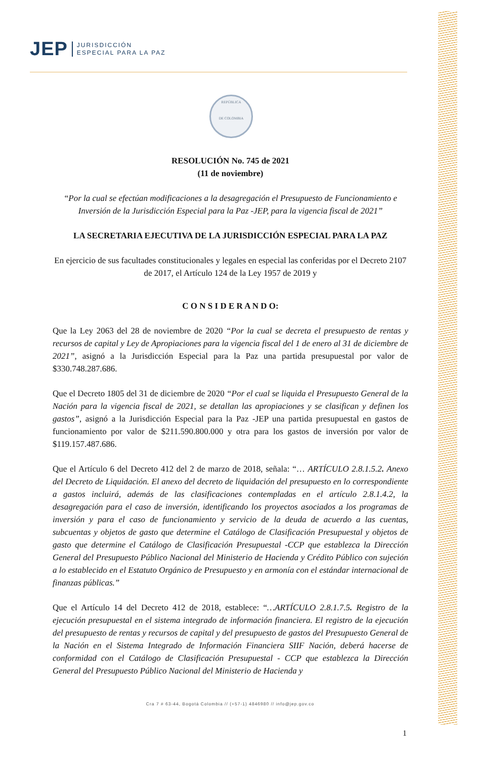JEP
JURISDICCIÓN
ESPECIAL PARA LA PAZ
REPÚBLICA
DE COLOMBIA
RESOLUCIÓN No. 745 de 2021
(11 de noviembre)
“Por la cual se efectúan modificaciones a la desagregación el Presupuesto de Funcionamiento e Inversión de la Jurisdicción Especial para la Paz -JEP, para la vigencia fiscal de 2021”
LA SECRETARIA EJECUTIVA DE LA JURISDICCIÓN ESPECIAL PARA LA PAZ
En ejercicio de sus facultades constitucionales y legales en especial las conferidas por el Decreto 2107 de 2017, el Artículo 124 de la Ley 1957 de 2019 y
C O N S I D E R A N D O:
Que la Ley 2063 del 28 de noviembre de 2020 “Por la cual se decreta el presupuesto de rentas y recursos de capital y Ley de Apropiaciones para la vigencia fiscal del 1 de enero al 31 de diciembre de 2021”, asignó a la Jurisdicción Especial para la Paz una partida presupuestal por valor de $330.748.287.686.
Que el Decreto 1805 del 31 de diciembre de 2020 “Por el cual se liquida el Presupuesto General de la Nación para la vigencia fiscal de 2021, se detallan las apropiaciones y se clasifican y definen los gastos”, asignó a la Jurisdicción Especial para la Paz -JEP una partida presupuestal en gastos de funcionamiento por valor de $211.590.800.000 y otra para los gastos de inversión por valor de $119.157.487.686.
Que el Artículo 6 del Decreto 412 del 2 de marzo de 2018, señala: “… ARTÍCULO 2.8.1.5.2. Anexo del Decreto de Liquidación. El anexo del decreto de liquidación del presupuesto en lo correspondiente a gastos incluirá, además de las clasificaciones contempladas en el artículo 2.8.1.4.2, la desagregación para el caso de inversión, identificando los proyectos asociados a los programas de inversión y para el caso de funcionamiento y servicio de la deuda de acuerdo a las cuentas, subcuentas y objetos de gasto que determine el Catálogo de Clasificación Presupuestal y objetos de gasto que determine el Catálogo de Clasificación Presupuestal -CCP que establezca la Dirección General del Presupuesto Público Nacional del Ministerio de Hacienda y Crédito Público con sujeción a lo establecido en el Estatuto Orgánico de Presupuesto y en armonía con el estándar internacional de finanzas públicas.”
Que el Artículo 14 del Decreto 412 de 2018, establece: “…ARTÍCULO 2.8.1.7.5. Registro de la ejecución presupuestal en el sistema integrado de información financiera. El registro de la ejecución del presupuesto de rentas y recursos de capital y del presupuesto de gastos del Presupuesto General de la Nación en el Sistema Integrado de Información Financiera SIIF Nación, deberá hacerse de conformidad con el Catálogo de Clasificación Presupuestal - CCP que establezca la Dirección General del Presupuesto Público Nacional del Ministerio de Hacienda y
Cra 7 # 63-44, Bogotá Colombia // (+57-1) 4846980 // info@jep.gov.co
1